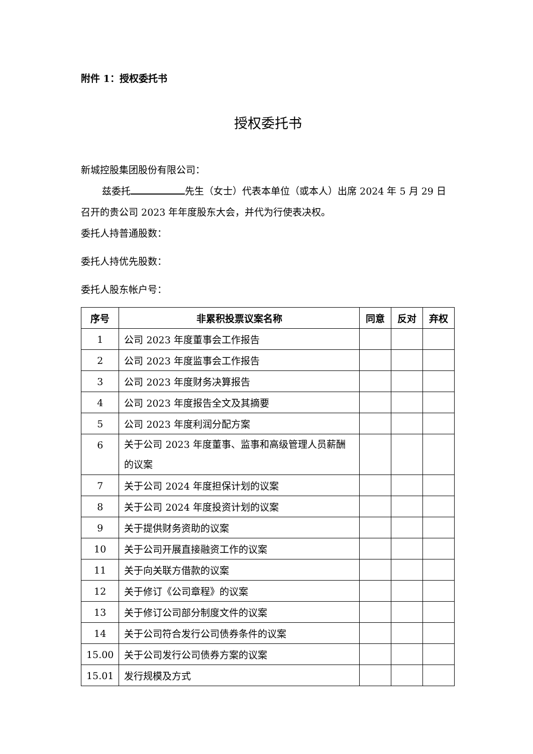附件 1：授权委托书
授权委托书
新城控股集团股份有限公司：
兹委托 先生（女士）代表本单位（或本人）出席 2024 年 5 月 29 日召开的贵公司 2023 年年度股东大会，并代为行使表决权。
委托人持普通股数：
委托人持优先股数：
委托人股东帐户号：
| 序号 | 非累积投票议案名称 | 同意 | 反对 | 弃权 |
| --- | --- | --- | --- | --- |
| 1 | 公司 2023 年度董事会工作报告 | | | |
| 2 | 公司 2023 年度监事会工作报告 | | | |
| 3 | 公司 2023 年度财务决算报告 | | | |
| 4 | 公司 2023 年度报告全文及其摘要 | | | |
| 5 | 公司 2023 年度利润分配方案 | | | |
| 6 | 关于公司 2023 年度董事、监事和高级管理人员薪酬的议案 | | | |
| 7 | 关于公司 2024 年度担保计划的议案 | | | |
| 8 | 关于公司 2024 年度投资计划的议案 | | | |
| 9 | 关于提供财务资助的议案 | | | |
| 10 | 关于公司开展直接融资工作的议案 | | | |
| 11 | 关于向关联方借款的议案 | | | |
| 12 | 关于修订《公司章程》的议案 | | | |
| 13 | 关于修订公司部分制度文件的议案 | | | |
| 14 | 关于公司符合发行公司债券条件的议案 | | | |
| 15.00 | 关于公司发行公司债券方案的议案 | | | |
| 15.01 | 发行规模及方式 | | | |